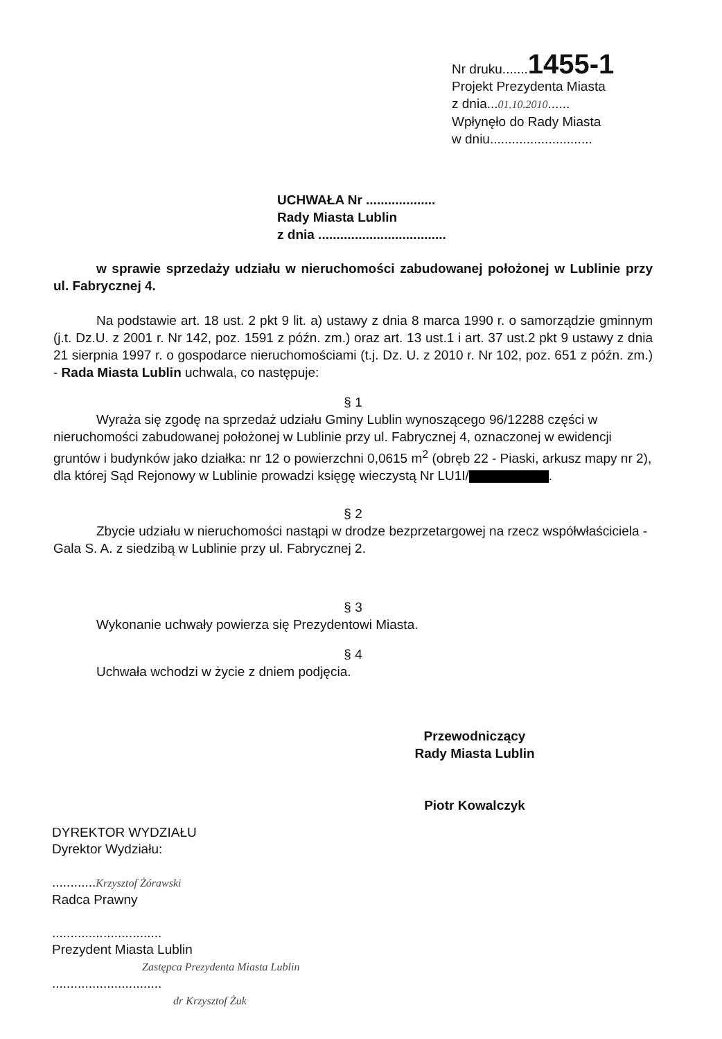Nr druku.......1455-1
Projekt Prezydenta Miasta
z dnia...01.10.2010......
Wpłynęło do Rady Miasta
w dniu............................
UCHWAŁA Nr ...................
Rady Miasta Lublin
z dnia ...................................
w sprawie sprzedaży udziału w nieruchomości zabudowanej położonej w Lublinie przy ul. Fabrycznej 4.
Na podstawie art. 18 ust. 2 pkt 9 lit. a) ustawy z dnia 8 marca 1990 r. o samorządzie gminnym (j.t. Dz.U. z 2001 r. Nr 142, poz. 1591 z późn. zm.) oraz art. 13 ust.1 i art. 37 ust.2 pkt 9 ustawy z dnia 21 sierpnia 1997 r. o gospodarce nieruchomościami (t.j. Dz. U. z 2010 r. Nr 102, poz. 651 z późn. zm.) - Rada Miasta Lublin uchwala, co następuje:
§ 1
Wyraża się zgodę na sprzedaż udziału Gminy Lublin wynoszącego 96/12288 części w nieruchomości zabudowanej położonej w Lublinie przy ul. Fabrycznej 4, oznaczonej w ewidencji gruntów i budynków jako działka: nr 12 o powierzchni 0,0615 m<sup>2</sup> (obręb 22 - Piaski, arkusz mapy nr 2), dla której Sąd Rejonowy w Lublinie prowadzi księgę wieczystą Nr LU1I/ .
§ 2
Zbycie udziału w nieruchomości nastąpi w drodze bezprzetargowej na rzecz współwłaściciela - Gala S. A. z siedzibą w Lublinie przy ul. Fabrycznej 2.
§ 3
Wykonanie uchwały powierza się Prezydentowi Miasta.
§ 4
Uchwała wchodzi w życie z dniem podjęcia.
Przewodniczący
Rady Miasta Lublin
Piotr Kowalczyk
DYREKTOR WYDZIAŁU
Dyrektor Wydziału:
............Krzysztof Żórawski
Radca Prawny
..............................
Prezydent Miasta Lublin
Zastępca Prezydenta Miasta Lublin
..............................
dr Krzysztof Żuk